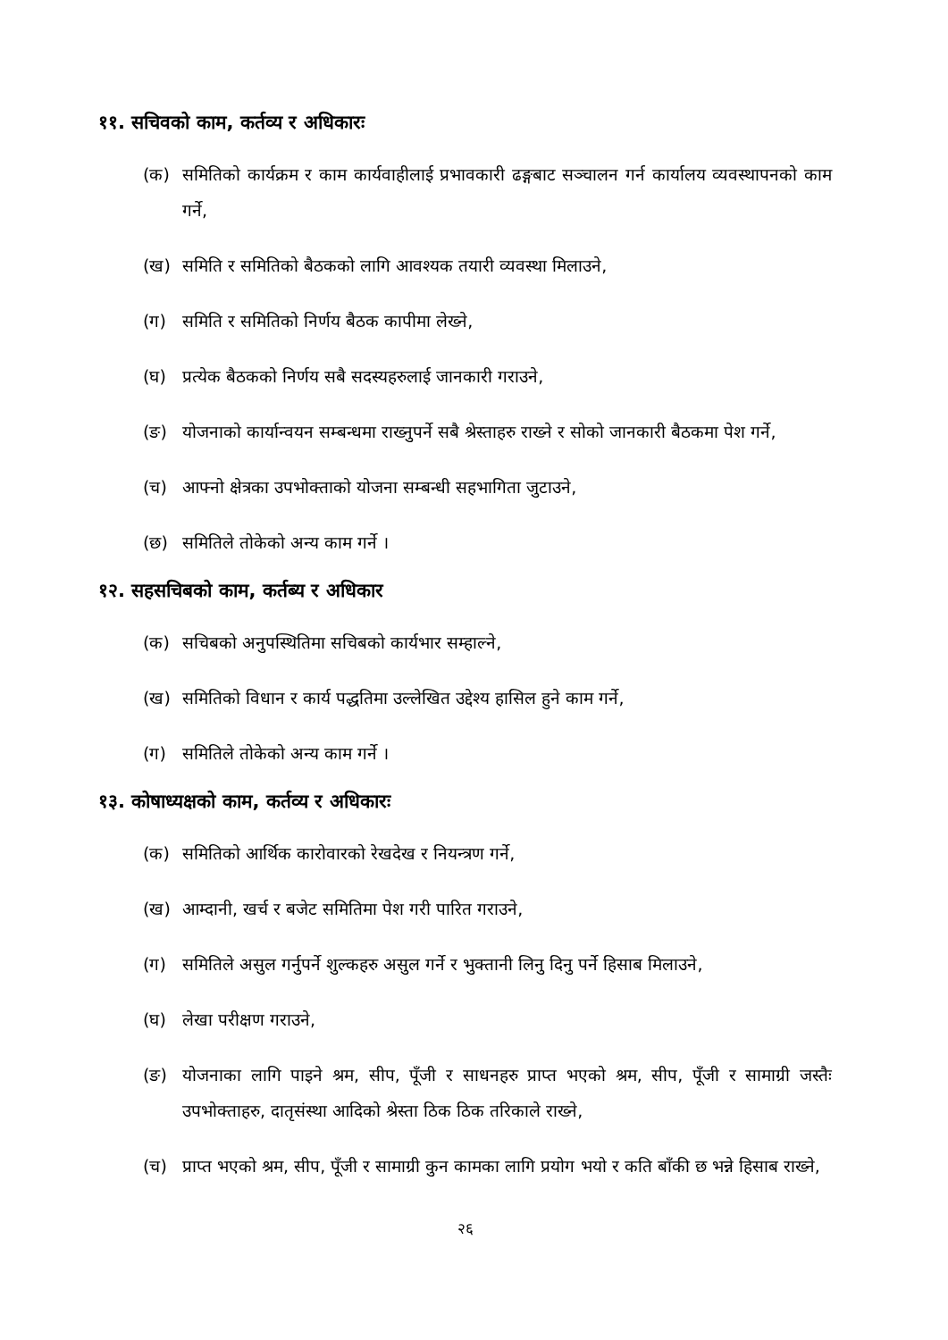११. सचिवको काम, कर्तव्य र अधिकारः
(क) समितिको कार्यक्रम र काम कार्यवाहीलाई प्रभावकारी ढङ्गबाट सञ्चालन गर्न कार्यालय व्यवस्थापनको काम गर्ने,
(ख) समिति र समितिको बैठकको लागि आवश्यक तयारी व्यवस्था मिलाउने,
(ग) समिति र समितिको निर्णय बैठक कापीमा लेख्ने,
(घ) प्रत्येक बैठकको निर्णय सबै सदस्यहरुलाई जानकारी गराउने,
(ङ) योजनाको कार्यान्वयन सम्बन्धमा राख्नुपर्ने सबै श्रेस्ताहरु राख्ने र सोको जानकारी बैठकमा पेश गर्ने,
(च) आफ्नो क्षेत्रका उपभोक्ताको योजना सम्बन्धी सहभागिता जुटाउने,
(छ) समितिले तोकेको अन्य काम गर्ने ।
१२. सहसचिबको काम, कर्तब्य र अधिकार
(क) सचिबको अनुपस्थितिमा सचिबको कार्यभार सम्हाल्ने,
(ख) समितिको विधान र कार्य पद्धतिमा उल्लेखित उद्देश्य हासिल हुने काम गर्ने,
(ग) समितिले तोकेको अन्य काम गर्ने ।
१३. कोषाध्यक्षको काम, कर्तव्य र अधिकारः
(क) समितिको आर्थिक कारोवारको रेखदेख र नियन्त्रण गर्ने,
(ख) आम्दानी, खर्च र बजेट समितिमा पेश गरी पारित गराउने,
(ग) समितिले असुल गर्नुपर्ने शुल्कहरु असुल गर्ने र भुक्तानी लिनु दिनु पर्ने हिसाब मिलाउने,
(घ) लेखा परीक्षण गराउने,
(ङ) योजनाका लागि पाइने श्रम, सीप, पूँजी र साधनहरु प्राप्त भएको श्रम, सीप, पूँजी र सामाग्री जस्तैः उपभोक्ताहरु, दातृसंस्था आदिको श्रेस्ता ठिक ठिक तरिकाले राख्ने,
(च) प्राप्त भएको श्रम, सीप, पूँजी र सामाग्री कुन कामका लागि प्रयोग भयो र कति बाँकी छ भन्ने हिसाब राख्ने,
२६